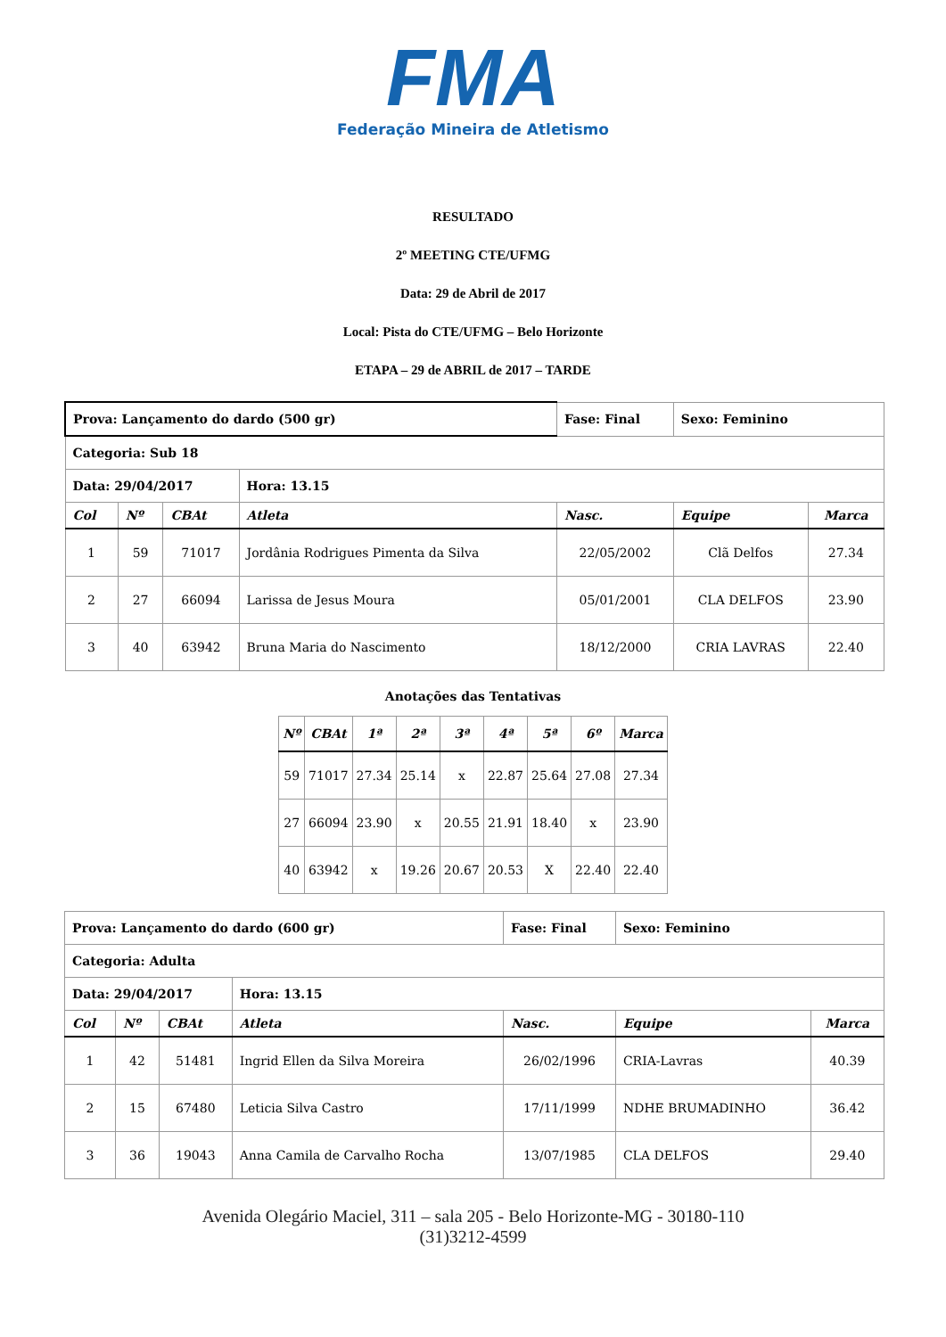FMA
Federação Mineira de Atletismo
RESULTADO
2º MEETING CTE/UFMG
Data: 29 de Abril de 2017
Local: Pista do CTE/UFMG – Belo Horizonte
ETAPA – 29 de ABRIL de 2017 – TARDE
| Prova: Lançamento do dardo (500 gr) | | | | Fase: Final | Sexo: Feminino | |
| Categoria: Sub 18 | | | | | | |
| Data: 29/04/2017 | | | Hora: 13.15 | | | |
| Col | Nº | CBAt | Atleta | Nasc. | Equipe | Marca |
| 1 | 59 | 71017 | Jordânia Rodrigues Pimenta da Silva | 22/05/2002 | Clã Delfos | 27.34 |
| 2 | 27 | 66094 | Larissa de Jesus Moura | 05/01/2001 | CLA DELFOS | 23.90 |
| 3 | 40 | 63942 | Bruna Maria do Nascimento | 18/12/2000 | CRIA LAVRAS | 22.40 |
Anotações das Tentativas
| Nº | CBAt | 1ª | 2ª | 3ª | 4ª | 5ª | 6º | Marca |
| --- | --- | --- | --- | --- | --- | --- | --- | --- |
| 59 | 71017 | 27.34 | 25.14 | x | 22.87 | 25.64 | 27.08 | 27.34 |
| 27 | 66094 | 23.90 | x | 20.55 | 21.91 | 18.40 | x | 23.90 |
| 40 | 63942 | x | 19.26 | 20.67 | 20.53 | X | 22.40 | 22.40 |
| Prova: Lançamento do dardo (600 gr) | | | | Fase: Final | Sexo: Feminino | |
| Categoria: Adulta | | | | | | |
| Data: 29/04/2017 | | | Hora: 13.15 | | | |
| Col | Nº | CBAt | Atleta | Nasc. | Equipe | Marca |
| 1 | 42 | 51481 | Ingrid Ellen da Silva Moreira | 26/02/1996 | CRIA-Lavras | 40.39 |
| 2 | 15 | 67480 | Leticia Silva Castro | 17/11/1999 | NDHE BRUMADINHO | 36.42 |
| 3 | 36 | 19043 | Anna Camila de Carvalho Rocha | 13/07/1985 | CLA DELFOS | 29.40 |
Avenida Olegário Maciel, 311 – sala 205 - Belo Horizonte-MG - 30180-110
(31)3212-4599